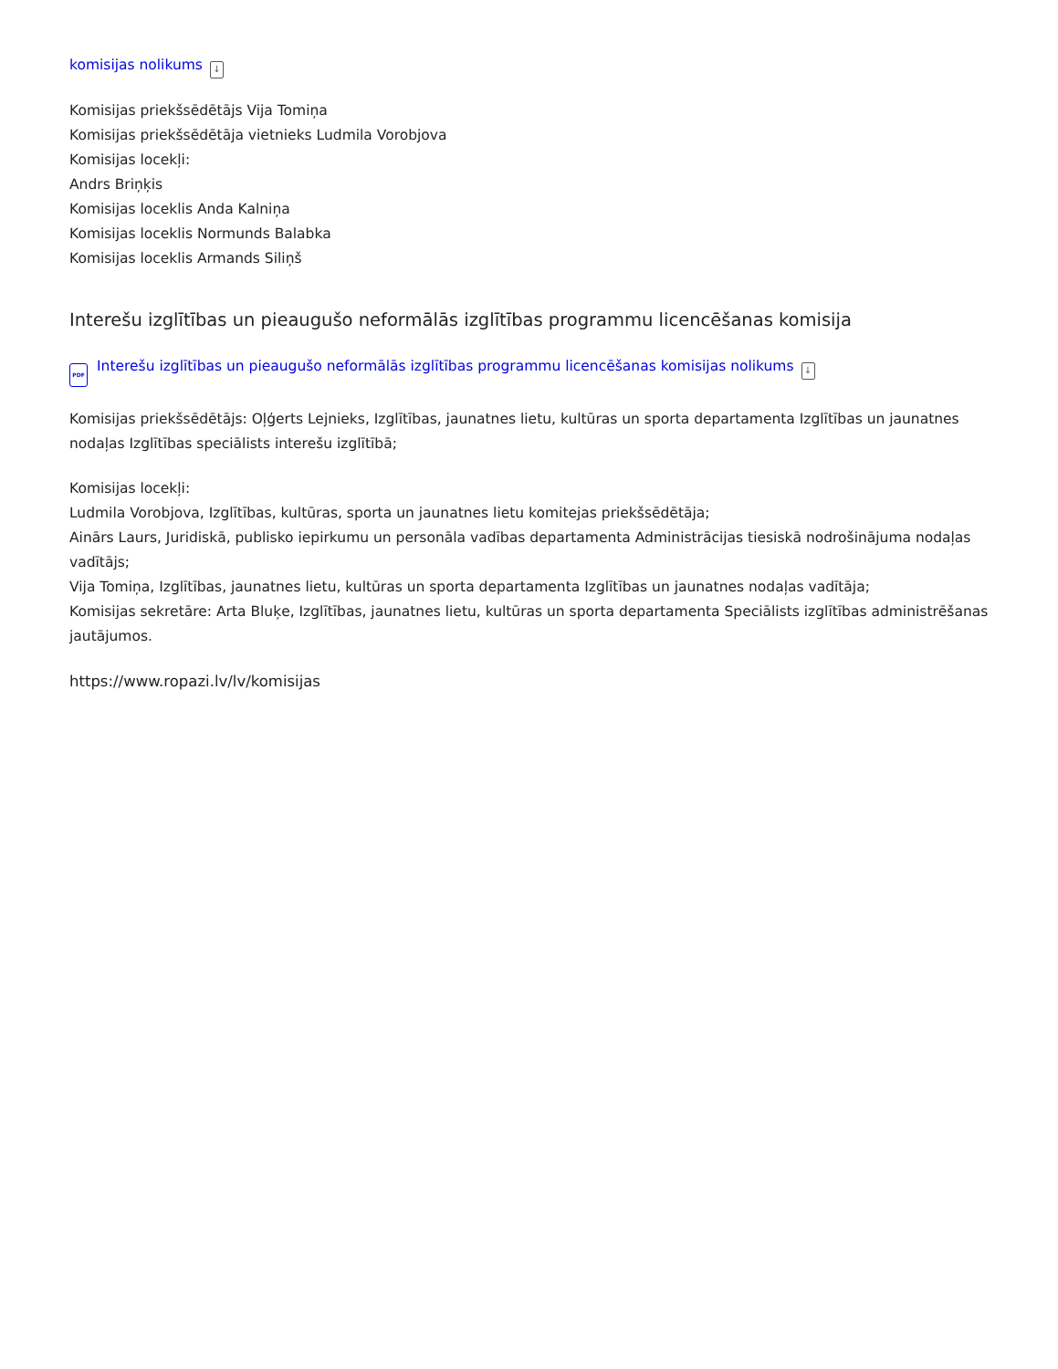komisijas nolikums ↓
Komisijas priekšsēdētājs Vija Tomiņa
Komisijas priekšsēdētāja vietnieks Ludmila Vorobjova
Komisijas locekļi:
Andrs Briņķis
Komisijas loceklis Anda Kalniņa
Komisijas loceklis Normunds Balabka
Komisijas loceklis Armands Siliņš
Interešu izglītības un pieaugušo neformālās izglītības programmu licencēšanas komisija
PDF Interešu izglītības un pieaugušo neformālās izglītības programmu licencēšanas komisijas nolikums ↓
Komisijas priekšsēdētājs: Oļģerts Lejnieks, Izglītības, jaunatnes lietu, kultūras un sporta departamenta Izglītības un jaunatnes nodaļas Izglītības speciālists interešu izglītībā;
Komisijas locekļi:
Ludmila Vorobjova, Izglītības, kultūras, sporta un jaunatnes lietu komitejas priekšsēdētāja;
Ainārs Laurs, Juridiskā, publisko iepirkumu un personāla vadības departamenta Administrācijas tiesiskā nodrošinājuma nodaļas vadītājs;
Vija Tomiņa, Izglītības, jaunatnes lietu, kultūras un sporta departamenta Izglītības un jaunatnes nodaļas vadītāja;
Komisijas sekretāre: Arta Bluķe, Izglītības, jaunatnes lietu, kultūras un sporta departamenta Speciālists izglītības administrēšanas jautājumos.
https://www.ropazi.lv/lv/komisijas